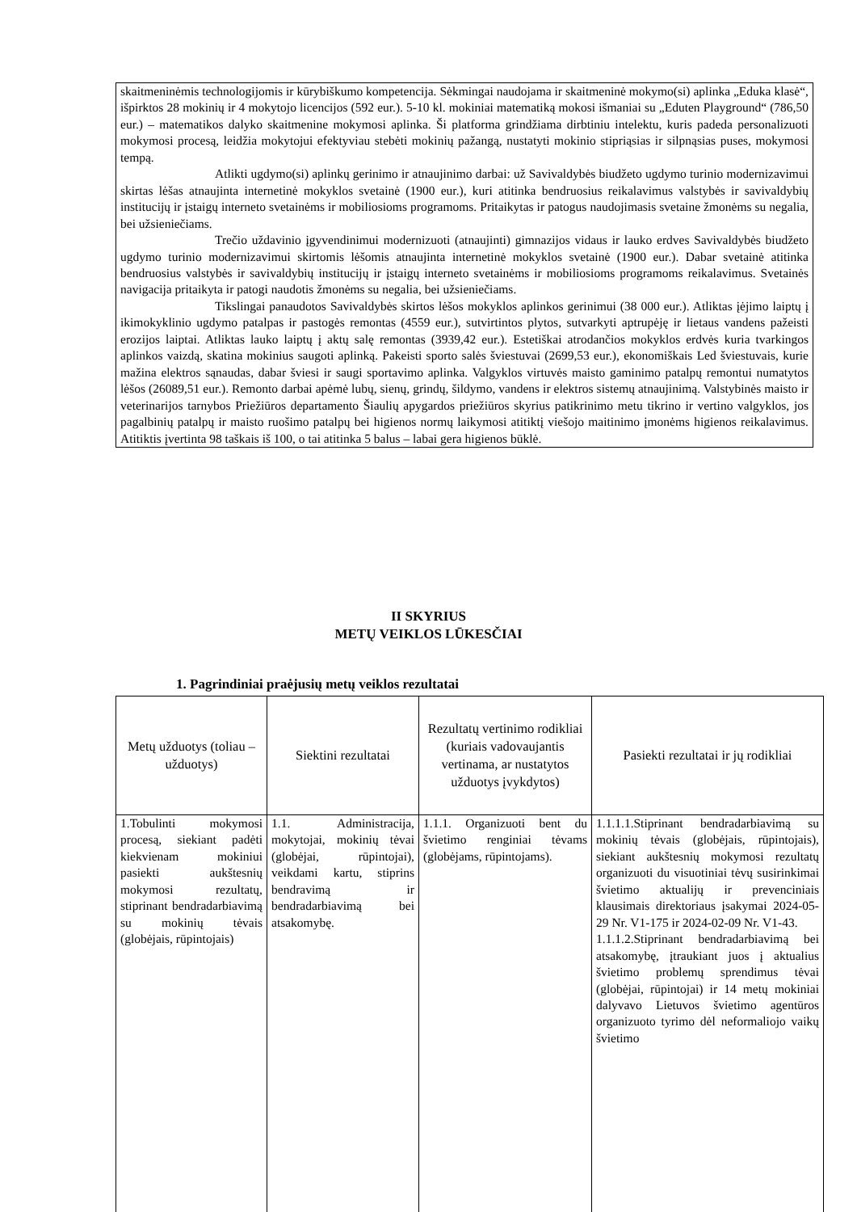skaitmeninėmis technologijomis ir kūrybiškumo kompetencija. Sėkmingai naudojama ir skaitmeninė mokymo(si) aplinka „Eduka klasė“, išpirktos 28 mokinių ir 4 mokytojo licencijos (592 eur.). 5-10 kl. mokiniai matematiką mokosi išmaniai su „Eduten Playground“ (786,50 eur.) – matematikos dalyko skaitmenine mokymosi aplinka. Ši platforma grindžiama dirbtiniu intelektu, kuris padeda personalizuoti mokymosi procesą, leidžia mokytojui efektyviau stebėti mokinių pažangą, nustatyti mokinio stipriąsias ir silpnąsias puses, mokymosi tempą.
Atlikti ugdymo(si) aplinkų gerinimo ir atnaujinimo darbai: už Savivaldybės biudžeto ugdymo turinio modernizavimui skirtas lėšas atnaujinta internetinė mokyklos svetainė (1900 eur.), kuri atitinka bendruosius reikalavimus valstybės ir savivaldybių institucijų ir įstaigų interneto svetainėms ir mobiliosioms programoms. Pritaikytas ir patogus naudojimasis svetaine žmonėms su negalia, bei užsieniečiams.
Trečio uždavinio įgyvendinimui modernizuoti (atnaujinti) gimnazijos vidaus ir lauko erdves Savivaldybės biudžeto ugdymo turinio modernizavimui skirtomis lėšomis atnaujinta internetinė mokyklos svetainė (1900 eur.). Dabar svetainė atitinka bendruosius valstybės ir savivaldybių institucijų ir įstaigų interneto svetainėms ir mobiliosioms programoms reikalavimus. Svetainės navigacija pritaikyta ir patogi naudotis žmonėms su negalia, bei užsieniečiams.
Tikslingai panaudotos Savivaldybės skirtos lėšos mokyklos aplinkos gerinimui (38 000 eur.). Atliktas įėjimo laiptų į ikimokyklinio ugdymo patalpas ir pastogės remontas (4559 eur.), sutvirtintos plytos, sutvarkyti aptrupėję ir lietaus vandens pažeisti erozijos laiptai. Atliktas lauko laiptų į aktų salę remontas (3939,42 eur.). Estetiškai atrodančios mokyklos erdvės kuria tvarkingos aplinkos vaizdą, skatina mokinius saugoti aplinką. Pakeisti sporto salės šviestuvai (2699,53 eur.), ekonomiškais Led šviestuvais, kurie mažina elektros sąnaudas, dabar šviesi ir saugi sportavimo aplinka. Valgyklos virtuvės maisto gaminimo patalpų remontui numatytos lėšos (26089,51 eur.). Remonto darbai apėmė lubų, sienų, grindų, šildymo, vandens ir elektros sistemų atnaujinimą. Valstybinės maisto ir veterinarijos tarnybos Priežiūros departamento Šiaulių apygardos priežiūros skyrius patikrinimo metu tikrino ir vertino valgyklos, jos pagalbinių patalpų ir maisto ruošimo patalpų bei higienos normų laikymosi atitiktį viešojo maitinimo įmonėms higienos reikalavimus. Atitiktis įvertinta 98 taškais iš 100, o tai atitinka 5 balus – labai gera higienos būklė.
II SKYRIUS
METŲ VEIKLOS LŪKESČIAI
1. Pagrindiniai praėjusių metų veiklos rezultatai
| Metų užduotys (toliau – užduotys) | Siektini rezultatai | Rezultatų vertinimo rodikliai (kuriais vadovaujantis vertinama, ar nustatytos užduotys įvykdytos) | Pasiekti rezultatai ir jų rodikliai |
| --- | --- | --- | --- |
| 1.Tobulinti mokymosi procesą, siekiant padėti kiekvienam mokiniui pasiekti aukštesnių mokymosi rezultatų, stiprinant bendradarbiavimą su mokinių tėvais (globėjais, rūpintojais) | 1.1. Administracija, mokytojai, mokinių tėvai (globėjai, rūpintojai), veikdami kartu, stiprins bendravimą ir bendradarbiavimą bei atsakomybę. | 1.1.1. Organizuoti bent du švietimo renginiai tėvams (globėjams, rūpintojams). | 1.1.1.1.Stiprinant bendradarbiavimą su mokinių tėvais (globėjais, rūpintojais), siekiant aukštesnių mokymosi rezultatų organizuoti du visuotiniai tėvų susirinkimai švietimo aktualijų ir prevenciniais klausimais direktoriaus įsakymai 2024-05-29 Nr. V1-175 ir 2024-02-09 Nr. V1-43. 1.1.1.2.Stiprinant bendradarbiavimą bei atsakomybę, įtraukiant juos į aktualius švietimo problemų sprendimus tėvai (globėjai, rūpintojai) ir 14 metų mokiniai dalyvavo Lietuvos švietimo agentūros organizuoto tyrimo dėl neformaliojo vaikų švietimo |